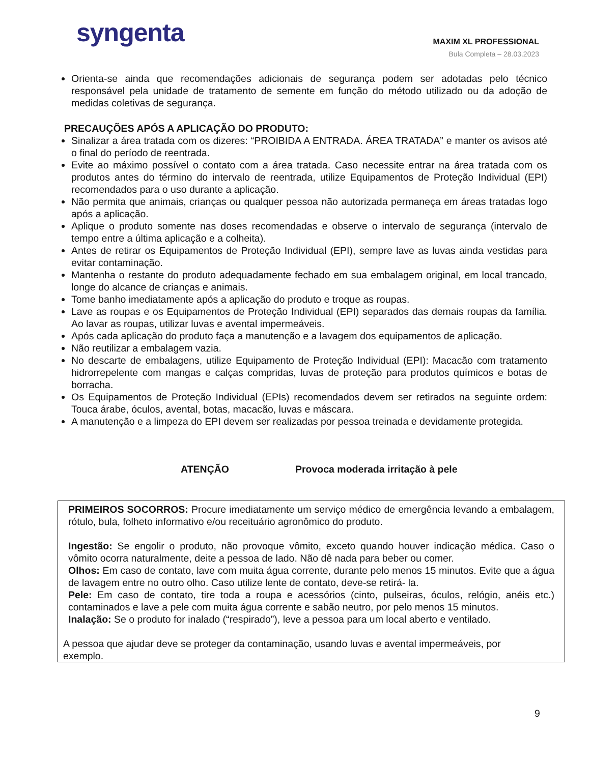syngenta
MAXIM XL PROFESSIONAL
Bula Completa – 28.03.2023
Orienta-se ainda que recomendações adicionais de segurança podem ser adotadas pelo técnico responsável pela unidade de tratamento de semente em função do método utilizado ou da adoção de medidas coletivas de segurança.
PRECAUÇÕES APÓS A APLICAÇÃO DO PRODUTO:
Sinalizar a área tratada com os dizeres: “PROIBIDA A ENTRADA. ÁREA TRATADA” e manter os avisos até o final do período de reentrada.
Evite ao máximo possível o contato com a área tratada. Caso necessite entrar na área tratada com os produtos antes do término do intervalo de reentrada, utilize Equipamentos de Proteção Individual (EPI) recomendados para o uso durante a aplicação.
Não permita que animais, crianças ou qualquer pessoa não autorizada permaneça em áreas tratadas logo após a aplicação.
Aplique o produto somente nas doses recomendadas e observe o intervalo de segurança (intervalo de tempo entre a última aplicação e a colheita).
Antes de retirar os Equipamentos de Proteção Individual (EPI), sempre lave as luvas ainda vestidas para evitar contaminação.
Mantenha o restante do produto adequadamente fechado em sua embalagem original, em local trancado, longe do alcance de crianças e animais.
Tome banho imediatamente após a aplicação do produto e troque as roupas.
Lave as roupas e os Equipamentos de Proteção Individual (EPI) separados das demais roupas da família. Ao lavar as roupas, utilizar luvas e avental impermeáveis.
Após cada aplicação do produto faça a manutenção e a lavagem dos equipamentos de aplicação.
Não reutilizar a embalagem vazia.
No descarte de embalagens, utilize Equipamento de Proteção Individual (EPI): Macacão com tratamento hidrorrepelente com mangas e calças compridas, luvas de proteção para produtos químicos e botas de borracha.
Os Equipamentos de Proteção Individual (EPIs) recomendados devem ser retirados na seguinte ordem: Touca árabe, óculos, avental, botas, macacão, luvas e máscara.
A manutenção e a limpeza do EPI devem ser realizadas por pessoa treinada e devidamente protegida.
ATENÇÃO Provoca moderada irritação à pele
PRIMEIROS SOCORROS: Procure imediatamente um serviço médico de emergência levando a embalagem, rótulo, bula, folheto informativo e/ou receituário agronômico do produto.
Ingestão: Se engolir o produto, não provoque vômito, exceto quando houver indicação médica. Caso o vômito ocorra naturalmente, deite a pessoa de lado. Não dê nada para beber ou comer.
Olhos: Em caso de contato, lave com muita água corrente, durante pelo menos 15 minutos. Evite que a água de lavagem entre no outro olho. Caso utilize lente de contato, deve-se retirá- la.
Pele: Em caso de contato, tire toda a roupa e acessórios (cinto, pulseiras, óculos, relógio, anéis etc.) contaminados e lave a pele com muita água corrente e sabão neutro, por pelo menos 15 minutos.
Inalação: Se o produto for inalado (“respirado”), leve a pessoa para um local aberto e ventilado.
A pessoa que ajudar deve se proteger da contaminação, usando luvas e avental impermeáveis, por exemplo.
9